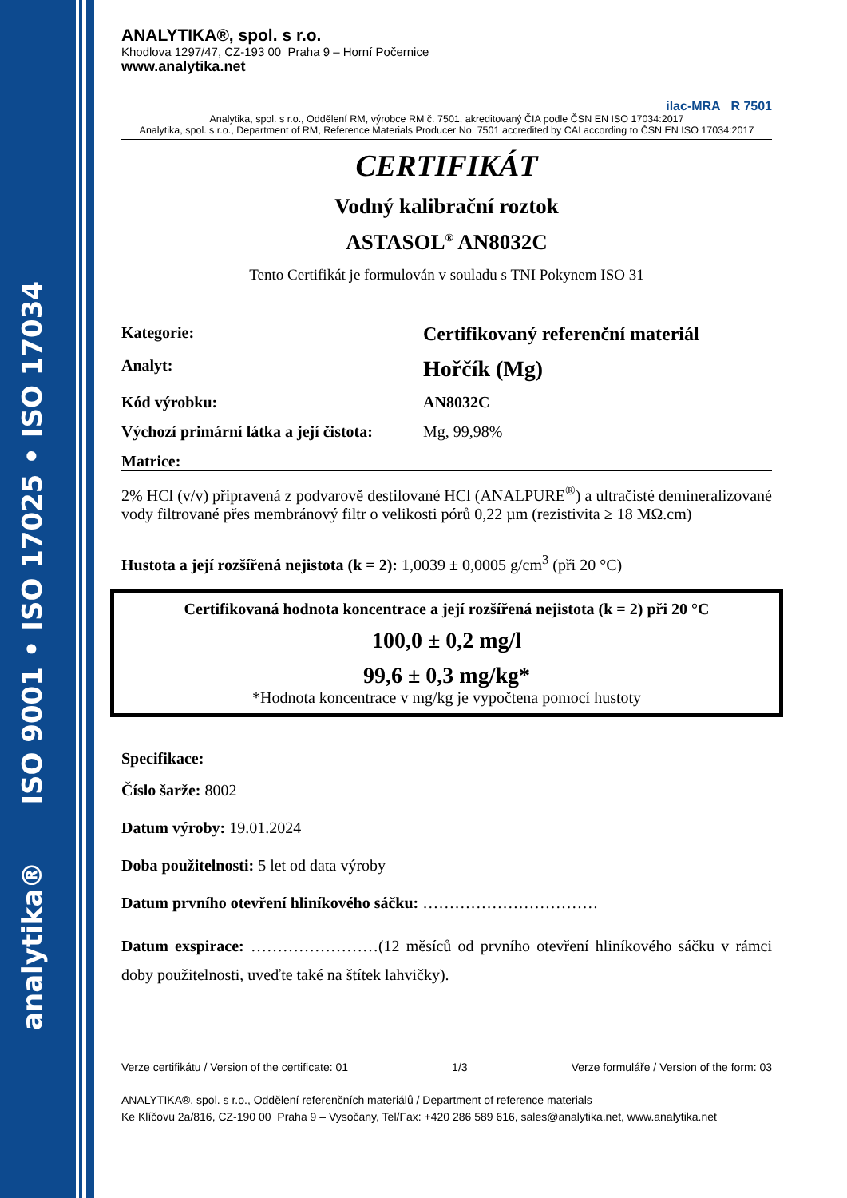analytika® ISO 9001 • ISO 17025 • ISO 17034
ANALYTIKA®, spol. s r.o.
Khodlova 1297/47, CZ-193 00 Praha 9 – Horní Počernice
www.analytika.net
ilac-MRA R 7501
Analytika, spol. s r.o., Oddělení RM, výrobce RM č. 7501, akreditovaný ČIA podle ČSN EN ISO 17034:2017
Analytika, spol. s r.o., Department of RM, Reference Materials Producer No. 7501 accredited by CAI according to ČSN EN ISO 17034:2017
CERTIFIKÁT
Vodný kalibrační roztok
ASTASOL<sup>®</sup> AN8032C
Tento Certifikát je formulován v souladu s TNI Pokynem ISO 31
Kategorie:
Certifikovaný referenční materiál
Analyt:
Hořčík (Mg)
Kód výrobku: AN8032C
Výchozí primární látka a její čistota:
Mg, 99,98%
Matrice:
2% HCl (v/v) připravená z podvarově destilované HCl (ANALPURE<sup>®</sup>) a ultračisté demineralizované vody filtrované přes membránový filtr o velikosti pórů 0,22 µm (rezistivita ≥ 18 MΩ.cm)
Hustota a její rozšířená nejistota (k = 2): 1,0039 ± 0,0005 g/cm<sup>3</sup> (při 20 °C)
Certifikovaná hodnota koncentrace a její rozšířená nejistota (k = 2) při 20 °C
100,0 ± 0,2 mg/l
99,6 ± 0,3 mg/kg*
*Hodnota koncentrace v mg/kg je vypočtena pomocí hustoty
Specifikace:
Číslo šarže: 8002
Datum výroby: 19.01.2024
Doba použitelnosti: 5 let od data výroby
Datum prvního otevření hliníkového sáčku: ……………………………
Datum exspirace: ……………………(12 měsíců od prvního otevření hliníkového sáčku v rámci doby použitelnosti, uveďte také na štítek lahvičky).
Verze certifikátu / Version of the certificate: 01 1/3 Verze formuláře / Version of the form: 03
ANALYTIKA®, spol. s r.o., Oddělení referenčních materiálů / Department of reference materials
Ke Klíčovu 2a/816, CZ-190 00 Praha 9 – Vysočany, Tel/Fax: +420 286 589 616, sales@analytika.net, www.analytika.net